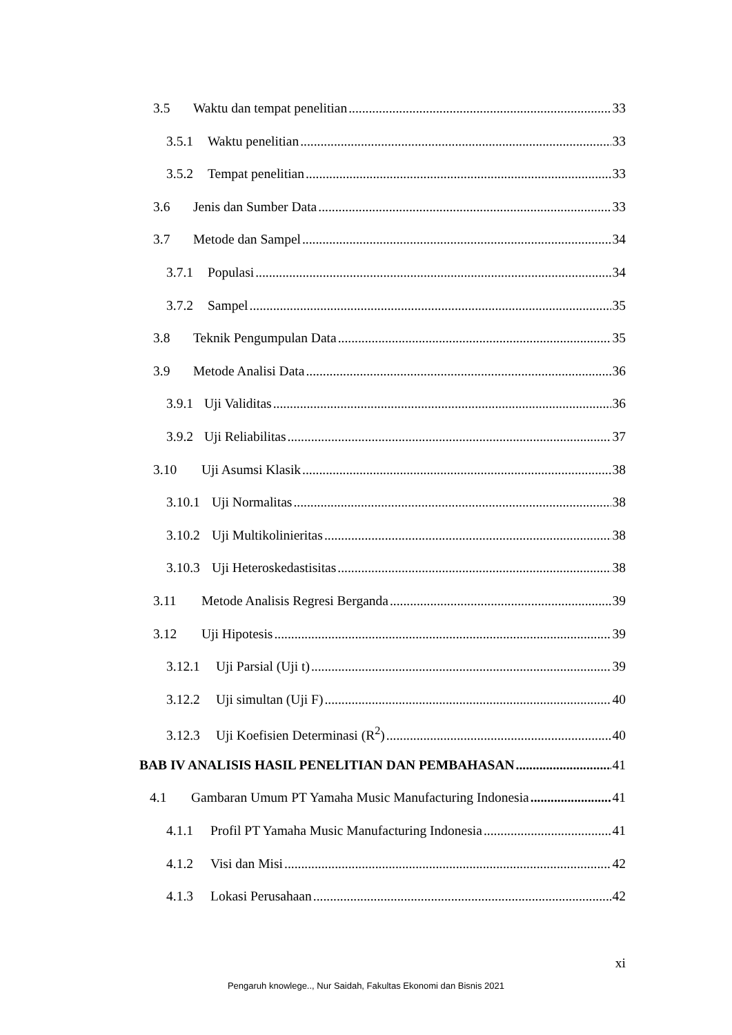3.5 Waktu dan tempat penelitian 33
3.5.1 Waktu penelitian 33
3.5.2 Tempat penelitian 33
3.6 Jenis dan Sumber Data 33
3.7 Metode dan Sampel 34
3.7.1 Populasi 34
3.7.2 Sampel 35
3.8 Teknik Pengumpulan Data 35
3.9 Metode Analisi Data 36
3.9.1 Uji Validitas 36
3.9.2 Uji Reliabilitas 37
3.10 Uji Asumsi Klasik 38
3.10.1 Uji Normalitas 38
3.10.2 Uji Multikolinieritas 38
3.10.3 Uji Heteroskedastisitas 38
3.11 Metode Analisis Regresi Berganda 39
3.12 Uji Hipotesis 39
3.12.1 Uji Parsial (Uji t) 39
3.12.2 Uji simultan (Uji F) 40
3.12.3 Uji Koefisien Determinasi (R<sup>2</sup>) 40
BAB IV ANALISIS HASIL PENELITIAN DAN PEMBAHASAN 41
4.1 Gambaran Umum PT Yamaha Music Manufacturing Indonesia 41
4.1.1 Profil PT Yamaha Music Manufacturing Indonesia 41
4.1.2 Visi dan Misi 42
4.1.3 Lokasi Perusahaan 42
xi
Pengaruh knowlege.., Nur Saidah, Fakultas Ekonomi dan Bisnis 2021